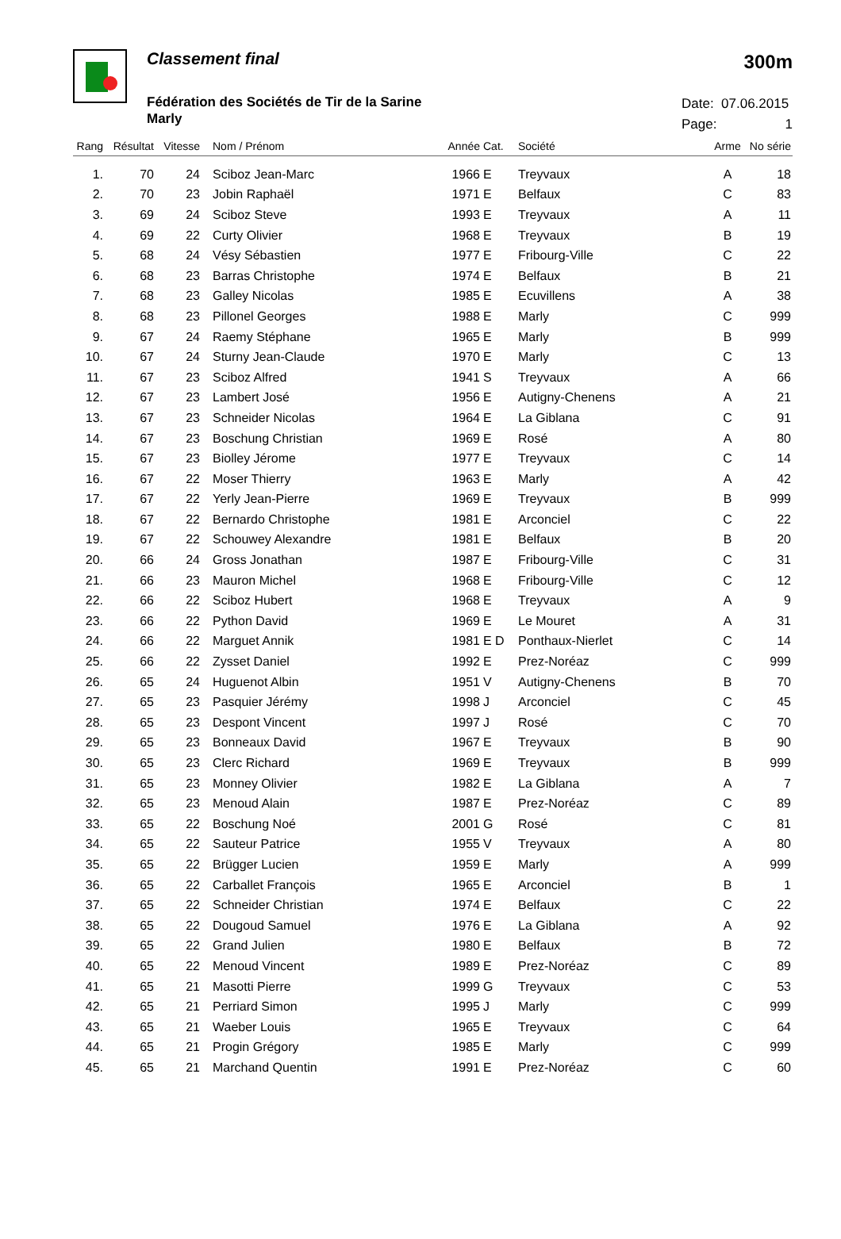Classement final 300m
Fédération des Sociétés de Tir de la Sarine
Marly
Date: 07.06.2015
Page: 1
| Rang | Résultat | Vitesse | Nom / Prénom | Année | Cat. | Société | Arme | No série |
| --- | --- | --- | --- | --- | --- | --- | --- | --- |
| 1. | 70 | 24 | Sciboz Jean-Marc | 1966 | E | Treyvaux | A | 18 |
| 2. | 70 | 23 | Jobin Raphaël | 1971 | E | Belfaux | C | 83 |
| 3. | 69 | 24 | Sciboz Steve | 1993 | E | Treyvaux | A | 11 |
| 4. | 69 | 22 | Curty Olivier | 1968 | E | Treyvaux | B | 19 |
| 5. | 68 | 24 | Vésy Sébastien | 1977 | E | Fribourg-Ville | C | 22 |
| 6. | 68 | 23 | Barras Christophe | 1974 | E | Belfaux | B | 21 |
| 7. | 68 | 23 | Galley Nicolas | 1985 | E | Ecuvillens | A | 38 |
| 8. | 68 | 23 | Pillonel Georges | 1988 | E | Marly | C | 999 |
| 9. | 67 | 24 | Raemy Stéphane | 1965 | E | Marly | B | 999 |
| 10. | 67 | 24 | Sturny Jean-Claude | 1970 | E | Marly | C | 13 |
| 11. | 67 | 23 | Sciboz Alfred | 1941 | S | Treyvaux | A | 66 |
| 12. | 67 | 23 | Lambert José | 1956 | E | Autigny-Chenens | A | 21 |
| 13. | 67 | 23 | Schneider Nicolas | 1964 | E | La Giblana | C | 91 |
| 14. | 67 | 23 | Boschung Christian | 1969 | E | Rosé | A | 80 |
| 15. | 67 | 23 | Biolley Jérome | 1977 | E | Treyvaux | C | 14 |
| 16. | 67 | 22 | Moser Thierry | 1963 | E | Marly | A | 42 |
| 17. | 67 | 22 | Yerly Jean-Pierre | 1969 | E | Treyvaux | B | 999 |
| 18. | 67 | 22 | Bernardo Christophe | 1981 | E | Arconciel | C | 22 |
| 19. | 67 | 22 | Schouwey Alexandre | 1981 | E | Belfaux | B | 20 |
| 20. | 66 | 24 | Gross Jonathan | 1987 | E | Fribourg-Ville | C | 31 |
| 21. | 66 | 23 | Mauron Michel | 1968 | E | Fribourg-Ville | C | 12 |
| 22. | 66 | 22 | Sciboz Hubert | 1968 | E | Treyvaux | A | 9 |
| 23. | 66 | 22 | Python David | 1969 | E | Le Mouret | A | 31 |
| 24. | 66 | 22 | Marguet Annik | 1981 | E D | Ponthaux-Nierlet | C | 14 |
| 25. | 66 | 22 | Zysset Daniel | 1992 | E | Prez-Noréaz | C | 999 |
| 26. | 65 | 24 | Huguenot Albin | 1951 | V | Autigny-Chenens | B | 70 |
| 27. | 65 | 23 | Pasquier Jérémy | 1998 | J | Arconciel | C | 45 |
| 28. | 65 | 23 | Despont Vincent | 1997 | J | Rosé | C | 70 |
| 29. | 65 | 23 | Bonneaux David | 1967 | E | Treyvaux | B | 90 |
| 30. | 65 | 23 | Clerc Richard | 1969 | E | Treyvaux | B | 999 |
| 31. | 65 | 23 | Monney Olivier | 1982 | E | La Giblana | A | 7 |
| 32. | 65 | 23 | Menoud Alain | 1987 | E | Prez-Noréaz | C | 89 |
| 33. | 65 | 22 | Boschung Noé | 2001 | G | Rosé | C | 81 |
| 34. | 65 | 22 | Sauteur Patrice | 1955 | V | Treyvaux | A | 80 |
| 35. | 65 | 22 | Brügger Lucien | 1959 | E | Marly | A | 999 |
| 36. | 65 | 22 | Carballet François | 1965 | E | Arconciel | B | 1 |
| 37. | 65 | 22 | Schneider Christian | 1974 | E | Belfaux | C | 22 |
| 38. | 65 | 22 | Dougoud Samuel | 1976 | E | La Giblana | A | 92 |
| 39. | 65 | 22 | Grand Julien | 1980 | E | Belfaux | B | 72 |
| 40. | 65 | 22 | Menoud Vincent | 1989 | E | Prez-Noréaz | C | 89 |
| 41. | 65 | 21 | Masotti Pierre | 1999 | G | Treyvaux | C | 53 |
| 42. | 65 | 21 | Perriard Simon | 1995 | J | Marly | C | 999 |
| 43. | 65 | 21 | Waeber Louis | 1965 | E | Treyvaux | C | 64 |
| 44. | 65 | 21 | Progin Grégory | 1985 | E | Marly | C | 999 |
| 45. | 65 | 21 | Marchand Quentin | 1991 | E | Prez-Noréaz | C | 60 |